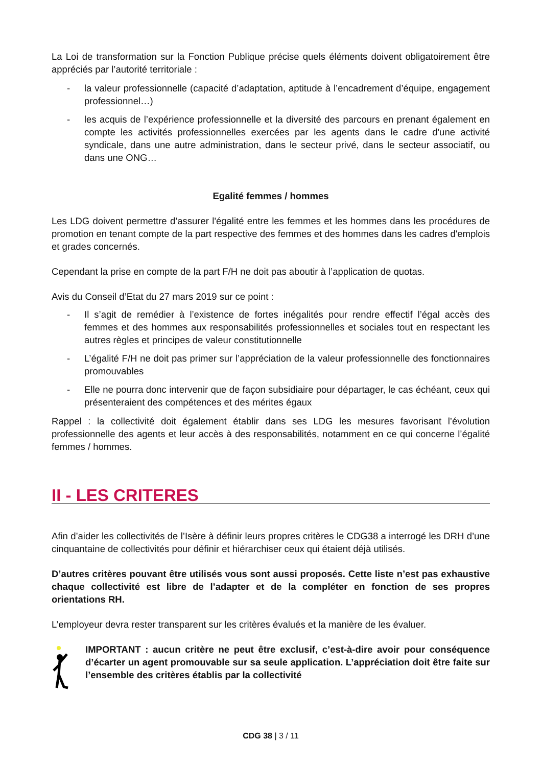La Loi de transformation sur la Fonction Publique précise quels éléments doivent obligatoirement être appréciés par l’autorité territoriale :
- la valeur professionnelle (capacité d’adaptation, aptitude à l’encadrement d’équipe, engagement professionnel…)
- les acquis de l’expérience professionnelle et la diversité des parcours en prenant également en compte les activités professionnelles exercées par les agents dans le cadre d'une activité syndicale, dans une autre administration, dans le secteur privé, dans le secteur associatif, ou dans une ONG…
Egalité femmes / hommes
Les LDG doivent permettre d’assurer l'égalité entre les femmes et les hommes dans les procédures de promotion en tenant compte de la part respective des femmes et des hommes dans les cadres d'emplois et grades concernés.
Cependant la prise en compte de la part F/H ne doit pas aboutir à l’application de quotas.
Avis du Conseil d’Etat du 27 mars 2019 sur ce point :
- Il s’agit de remédier à l’existence de fortes inégalités pour rendre effectif l’égal accès des femmes et des hommes aux responsabilités professionnelles et sociales tout en respectant les autres règles et principes de valeur constitutionnelle
- L’égalité F/H ne doit pas primer sur l’appréciation de la valeur professionnelle des fonctionnaires promouvables
- Elle ne pourra donc intervenir que de façon subsidiaire pour départager, le cas échéant, ceux qui présenteraient des compétences et des mérites égaux
Rappel : la collectivité doit également établir dans ses LDG les mesures favorisant l’évolution professionnelle des agents et leur accès à des responsabilités, notamment en ce qui concerne l’égalité femmes / hommes.
II - LES CRITERES
Afin d’aider les collectivités de l’Isère à définir leurs propres critères le CDG38 a interrogé les DRH d’une cinquantaine de collectivités pour définir et hiérarchiser ceux qui étaient déjà utilisés.
D’autres critères pouvant être utilisés vous sont aussi proposés. Cette liste n’est pas exhaustive chaque collectivité est libre de l’adapter et de la compléter en fonction de ses propres orientations RH.
L’employeur devra rester transparent sur les critères évalués et la manière de les évaluer.
IMPORTANT : aucun critère ne peut être exclusif, c’est-à-dire avoir pour conséquence d’écarter un agent promouvable sur sa seule application. L’appréciation doit être faite sur l’ensemble des critères établis par la collectivité
CDG 38 | 3 / 11